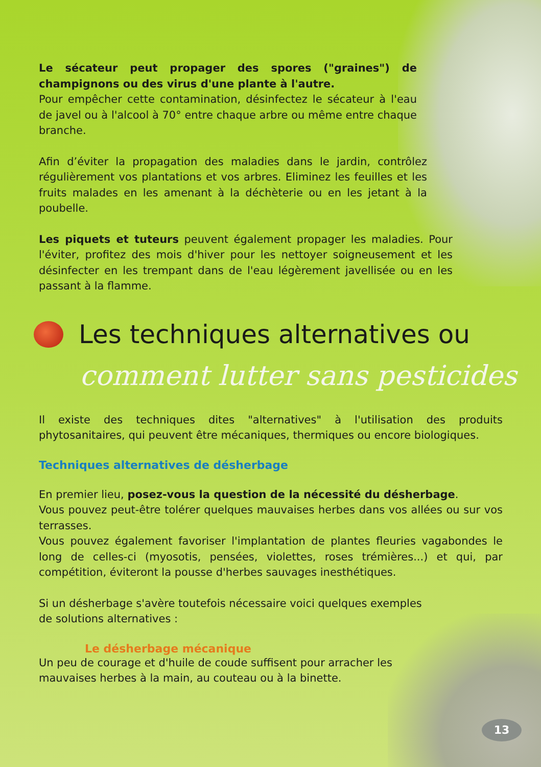Le sécateur peut propager des spores ("graines") de champignons ou des virus d'une plante à l'autre.
Pour empêcher cette contamination, désinfectez le sécateur à l'eau de javel ou à l'alcool à 70° entre chaque arbre ou même entre chaque branche.
Afin d’éviter la propagation des maladies dans le jardin, contrôlez régulièrement vos plantations et vos arbres. Eliminez les feuilles et les fruits malades en les amenant à la déchèterie ou en les jetant à la poubelle.
Les piquets et tuteurs peuvent également propager les maladies. Pour l'éviter, profitez des mois d'hiver pour les nettoyer soigneusement et les désinfecter en les trempant dans de l'eau légèrement javellisée ou en les passant à la flamme.
Les techniques alternatives ou
comment lutter sans pesticides
Il existe des techniques dites "alternatives" à l'utilisation des produits phytosanitaires, qui peuvent être mécaniques, thermiques ou encore biologiques.
Techniques alternatives de désherbage
En premier lieu, posez-vous la question de la nécessité du désherbage.
Vous pouvez peut-être tolérer quelques mauvaises herbes dans vos allées ou sur vos terrasses.
Vous pouvez également favoriser l'implantation de plantes fleuries vagabondes le long de celles-ci (myosotis, pensées, violettes, roses trémières...) et qui, par compétition, éviteront la pousse d'herbes sauvages inesthétiques.
Si un désherbage s'avère toutefois nécessaire voici quelques exemples de solutions alternatives :
Le désherbage mécanique
Un peu de courage et d'huile de coude suffisent pour arracher les mauvaises herbes à la main, au couteau ou à la binette.
13